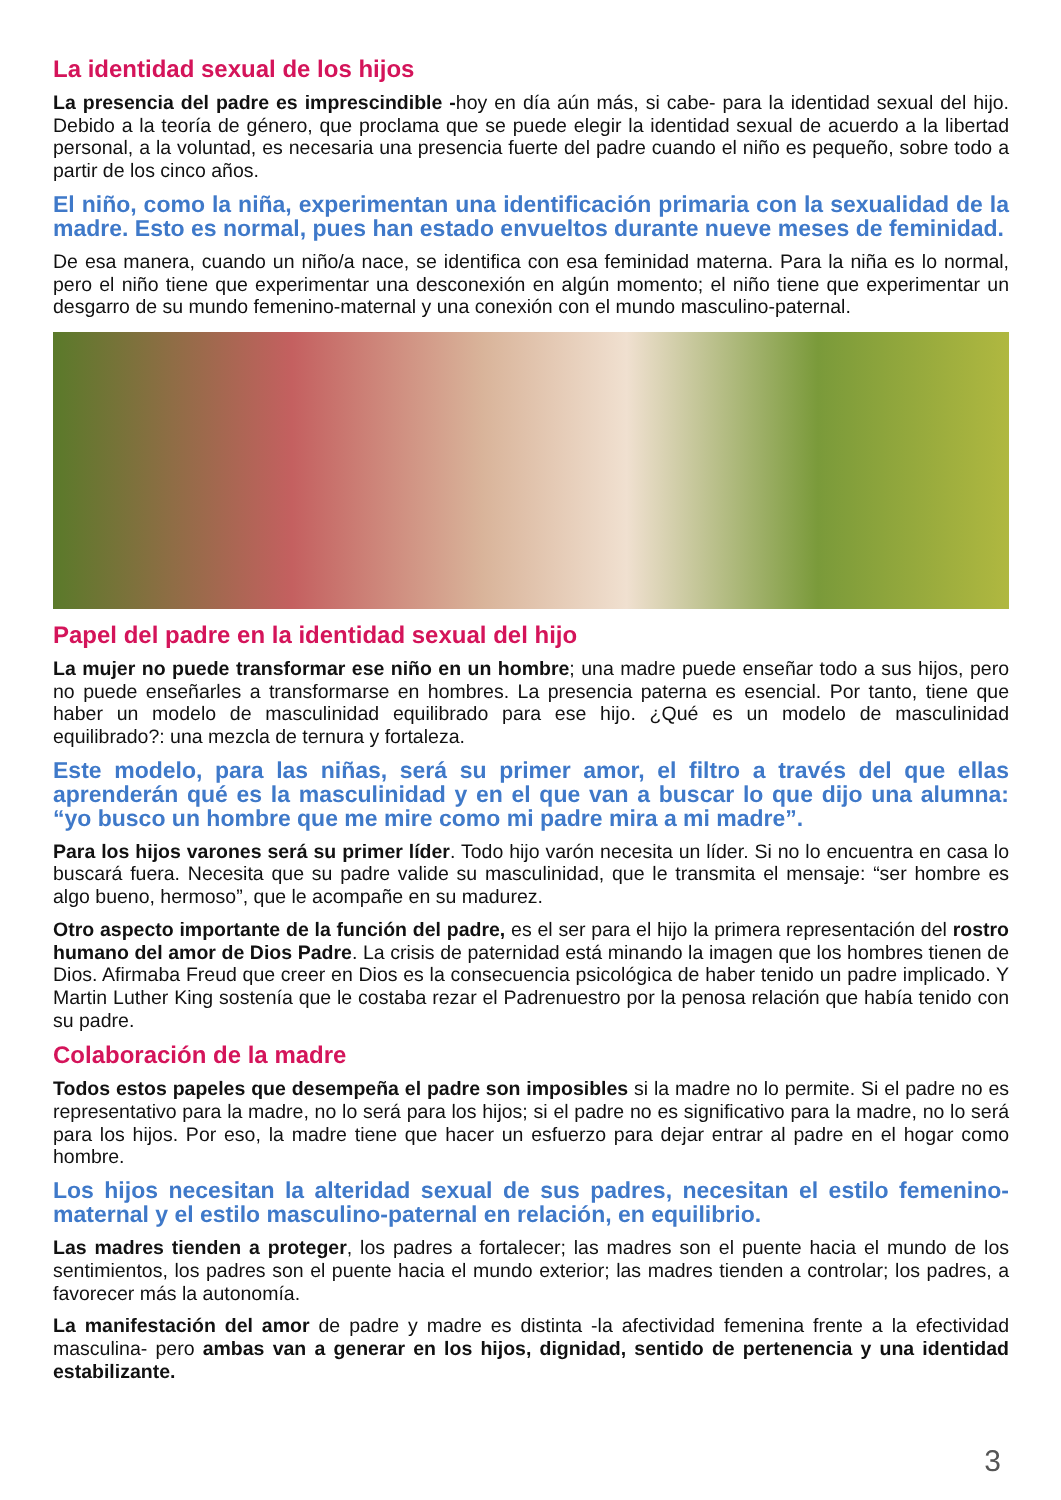La identidad sexual de los hijos
La presencia del padre es imprescindible -hoy en día aún más, si cabe- para la identidad sexual del hijo. Debido a la teoría de género, que proclama que se puede elegir la identidad sexual de acuerdo a la libertad personal, a la voluntad, es necesaria una presencia fuerte del padre cuando el niño es pequeño, sobre todo a partir de los cinco años.
El niño, como la niña, experimentan una identificación primaria con la sexualidad de la madre. Esto es normal, pues han estado envueltos durante nueve meses de feminidad.
De esa manera, cuando un niño/a nace, se identifica con esa feminidad materna. Para la niña es lo normal, pero el niño tiene que experimentar una desconexión en algún momento; el niño tiene que experimentar un desgarro de su mundo femenino-maternal y una conexión con el mundo masculino-paternal.
Papel del padre en la identidad sexual del hijo
La mujer no puede transformar ese niño en un hombre; una madre puede enseñar todo a sus hijos, pero no puede enseñarles a transformarse en hombres. La presencia paterna es esencial. Por tanto, tiene que haber un modelo de masculinidad equilibrado para ese hijo. ¿Qué es un modelo de masculinidad equilibrado?: una mezcla de ternura y fortaleza.
Este modelo, para las niñas, será su primer amor, el filtro a través del que ellas aprenderán qué es la masculinidad y en el que van a buscar lo que dijo una alumna: “yo busco un hombre que me mire como mi padre mira a mi madre”.
Para los hijos varones será su primer líder. Todo hijo varón necesita un líder. Si no lo encuentra en casa lo buscará fuera. Necesita que su padre valide su masculinidad, que le transmita el mensaje: “ser hombre es algo bueno, hermoso”, que le acompañe en su madurez.
Otro aspecto importante de la función del padre, es el ser para el hijo la primera representación del rostro humano del amor de Dios Padre. La crisis de paternidad está minando la imagen que los hombres tienen de Dios. Afirmaba Freud que creer en Dios es la consecuencia psicológica de haber tenido un padre implicado. Y Martin Luther King sostenía que le costaba rezar el Padrenuestro por la penosa relación que había tenido con su padre.
Colaboración de la madre
Todos estos papeles que desempeña el padre son imposibles si la madre no lo permite. Si el padre no es representativo para la madre, no lo será para los hijos; si el padre no es significativo para la madre, no lo será para los hijos. Por eso, la madre tiene que hacer un esfuerzo para dejar entrar al padre en el hogar como hombre.
Los hijos necesitan la alteridad sexual de sus padres, necesitan el estilo femenino-maternal y el estilo masculino-paternal en relación, en equilibrio.
Las madres tienden a proteger, los padres a fortalecer; las madres son el puente hacia el mundo de los sentimientos, los padres son el puente hacia el mundo exterior; las madres tienden a controlar; los padres, a favorecer más la autonomía.
La manifestación del amor de padre y madre es distinta -la afectividad femenina frente a la efectividad masculina- pero ambas van a generar en los hijos, dignidad, sentido de pertenencia y una identidad estabilizante.
3